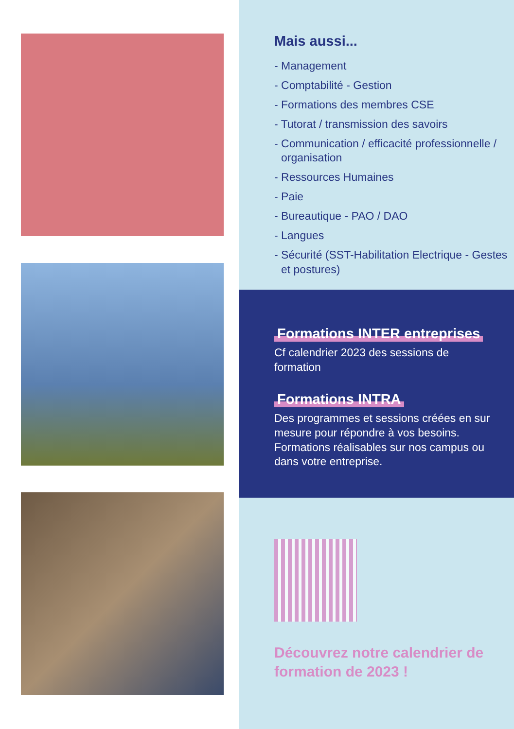Mais aussi...
- Management
- Comptabilité - Gestion
- Formations des membres CSE
- Tutorat / transmission des savoirs
- Communication / efficacité professionnelle / organisation
- Ressources Humaines
- Paie
- Bureautique - PAO / DAO
- Langues
- Sécurité (SST-Habilitation Electrique - Gestes et postures)
Formations INTER entreprises
Cf calendrier 2023 des sessions de formation
Formations INTRA
Des programmes et sessions créées en sur mesure pour répondre à vos besoins. Formations réalisables sur nos campus ou dans votre entreprise.
Découvrez notre calendrier de formation de 2023 !